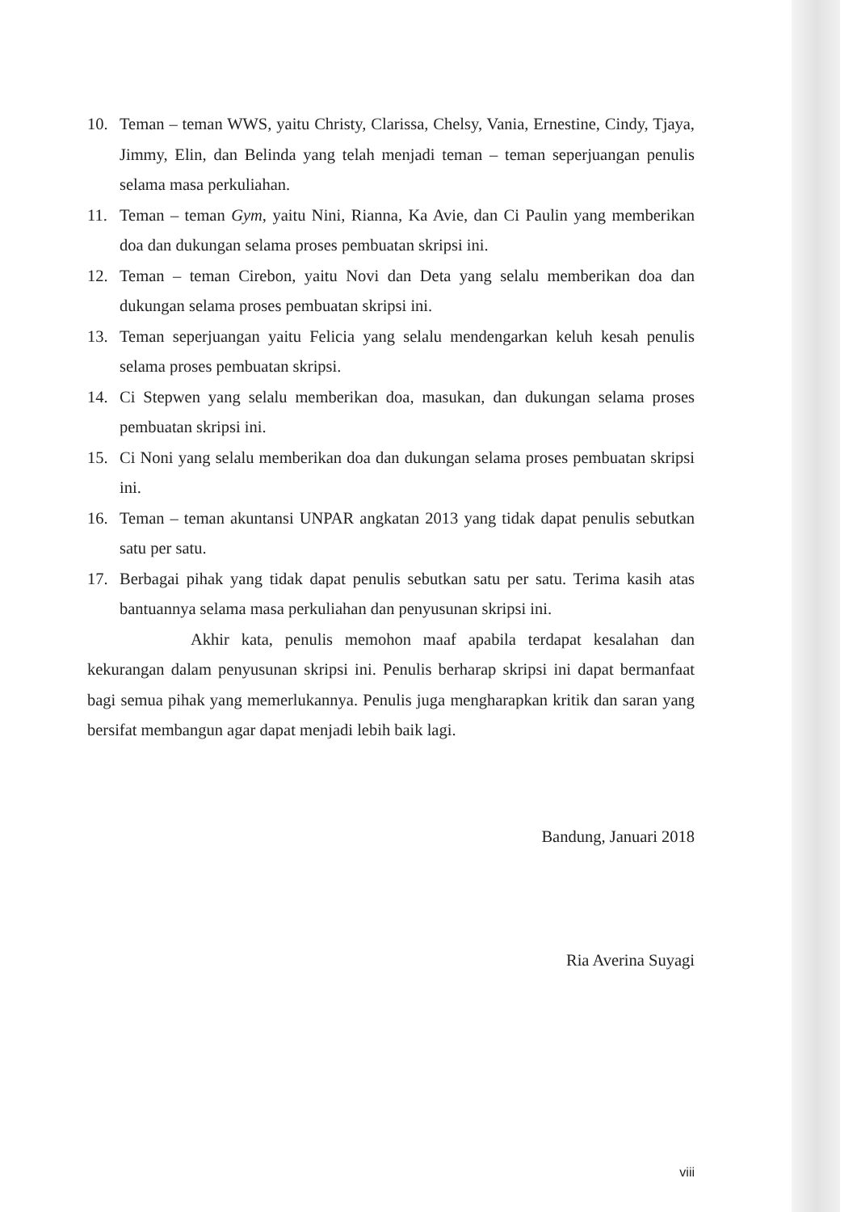10. Teman – teman WWS, yaitu Christy, Clarissa, Chelsy, Vania, Ernestine, Cindy, Tjaya, Jimmy, Elin, dan Belinda yang telah menjadi teman – teman seperjuangan penulis selama masa perkuliahan.
11. Teman – teman Gym, yaitu Nini, Rianna, Ka Avie, dan Ci Paulin yang memberikan doa dan dukungan selama proses pembuatan skripsi ini.
12. Teman – teman Cirebon, yaitu Novi dan Deta yang selalu memberikan doa dan dukungan selama proses pembuatan skripsi ini.
13. Teman seperjuangan yaitu Felicia yang selalu mendengarkan keluh kesah penulis selama proses pembuatan skripsi.
14. Ci Stepwen yang selalu memberikan doa, masukan, dan dukungan selama proses pembuatan skripsi ini.
15. Ci Noni yang selalu memberikan doa dan dukungan selama proses pembuatan skripsi ini.
16. Teman – teman akuntansi UNPAR angkatan 2013 yang tidak dapat penulis sebutkan satu per satu.
17. Berbagai pihak yang tidak dapat penulis sebutkan satu per satu. Terima kasih atas bantuannya selama masa perkuliahan dan penyusunan skripsi ini.
Akhir kata, penulis memohon maaf apabila terdapat kesalahan dan kekurangan dalam penyusunan skripsi ini. Penulis berharap skripsi ini dapat bermanfaat bagi semua pihak yang memerlukannya. Penulis juga mengharapkan kritik dan saran yang bersifat membangun agar dapat menjadi lebih baik lagi.
Bandung, Januari 2018
Ria Averina Suyagi
viii